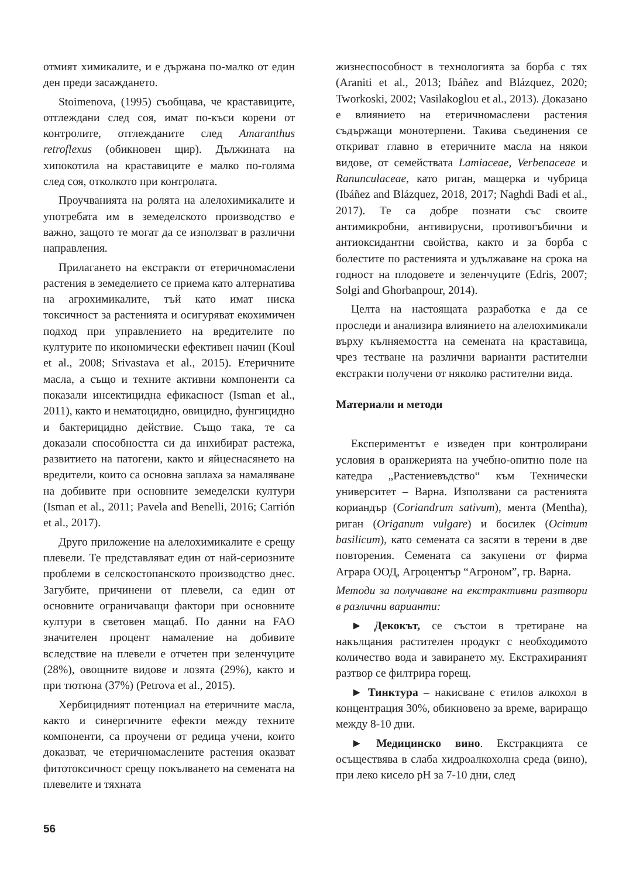отмият химикалите, и е държана по-малко от един ден преди засаждането.
Stoimenova, (1995) съобщава, че краставиците, отглеждани след соя, имат по-къси корени от контролите, отглежданите след Amaranthus retroflexus (обикновен щир). Дължината на хипокотила на краставиците е малко по-голяма след соя, отколкото при контролата.
Проучванията на ролята на алелохимикалите и употребата им в земеделското производство е важно, защото те могат да се използват в различни направления.
Прилагането на екстракти от етеричномаслени растения в земеделието се приема като алтернатива на агрохимикалите, тъй като имат ниска токсичност за растенията и осигуряват екохимичен подход при управлението на вредителите по културите по икономически ефективен начин (Koul et al., 2008; Srivastava et al., 2015). Етеричните масла, а също и техните активни компоненти са показали инсектицидна ефикасност (Isman et al., 2011), както и нематоцидно, овицидно, фунгицидно и бактерицидно действие. Също така, те са доказали способността си да инхибират растежа, развитието на патогени, както и яйцеснасянето на вредители, които са основна заплаха за намаляване на добивите при основните земеделски култури (Isman et al., 2011; Pavela and Benelli, 2016; Carrión et al., 2017).
Друго приложение на алелохимикалите е срещу плевели. Те представляват един от най-сериозните проблеми в селскостопанското производство днес. Загубите, причинени от плевели, са един от основните ограничаващи фактори при основните култури в световен мащаб. По данни на FAO значителен процент намаление на добивите вследствие на плевели е отчетен при зеленчуците (28%), овощните видове и лозята (29%), както и при тютюна (37%) (Petrova et al., 2015).
Хербицидният потенциал на етеричните масла, както и синергичните ефекти между техните компоненти, са проучени от редица учени, които доказват, че етеричномаслените растения оказват фитотоксичност срещу покълването на семената на плевелите и тяхната
жизнеспособност в технологията за борба с тях (Araniti et al., 2013; Ibáñez and Blázquez, 2020; Tworkoski, 2002; Vasilakoglou et al., 2013). Доказано е влиянието на етеричномаслени растения съдържащи монотерпени. Такива съединения се откриват главно в етеричните масла на някои видове, от семействата Lamiaceae, Verbenaceae и Ranunculaceae, като риган, мащерка и чубрица (Ibáñez and Blázquez, 2018, 2017; Naghdi Badi et al., 2017). Те са добре познати със своите антимикробни, антивирусни, противогъбични и антиоксидантни свойства, както и за борба с болестите по растенията и удължаване на срока на годност на плодовете и зеленчуците (Edris, 2007; Solgi and Ghorbanpour, 2014).
Целта на настоящата разработка е да се проследи и анализира влиянието на алелохимикали върху кълняемостта на семената на краставица, чрез тестване на различни варианти растителни екстракти получени от няколко растителни вида.
Материали и методи
Експериментът е изведен при контролирани условия в оранжерията на учебно-опитно поле на катедра „Растениевъдство“ към Технически университет – Варна. Използвани са растенията кориандър (Coriandrum sativum), мента (Mentha), риган (Origanum vulgare) и босилек (Ocimum basilicum), като семената са засяти в терени в две повторения. Семената са закупени от фирма Аграра ООД, Агроцентър “Агроном”, гр. Варна.
Методи за получаване на екстрактивни разтвори в различни варианти:
► Декокът, се състои в третиране на накълцания растителен продукт с необходимото количество вода и завирането му. Екстрахираният разтвор се филтрира горещ.
► Тинктура – накисване с етилов алкохол в концентрация 30%, обикновено за време, вариращо между 8-10 дни.
► Медицинско вино. Екстракцията се осъществява в слаба хидроалкохолна среда (вино), при леко кисело pH за 7-10 дни, след
56